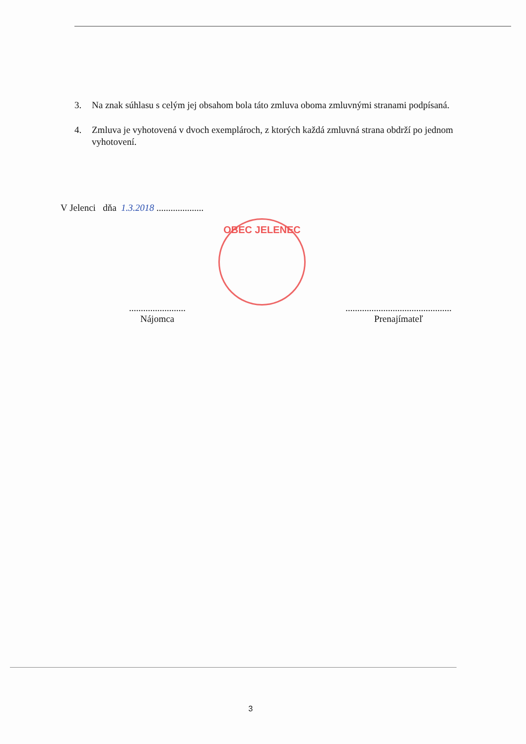3. Na znak súhlasu s celým jej obsahom bola táto zmluva oboma zmluvnými stranami podpísaná.
4. Zmluva je vyhotovená v dvoch exemplároch, z ktorých každá zmluvná strana obdrží po jednom vyhotovení.
V Jelenci dňa 1.3.2018 ....................
OBEC JELENEC
........................
Nájomca
.............................................
Prenajímateľ
3